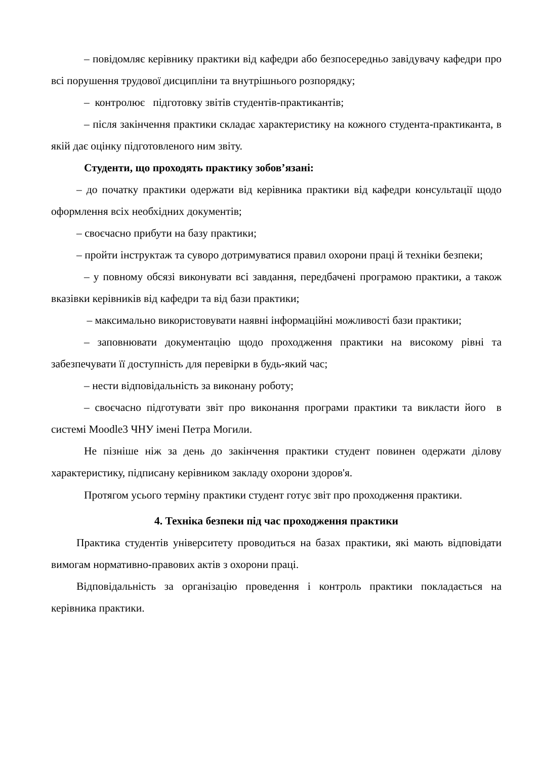– повідомляє керівнику практики від кафедри або безпосередньо завідувачу кафедри про всі порушення трудової дисципліни та внутрішнього розпорядку;
– контролює підготовку звітів студентів-практикантів;
– після закінчення практики складає характеристику на кожного студента-практиканта, в якій дає оцінку підготовленого ним звіту.
Студенти, що проходять практику зобов’язані:
– до початку практики одержати від керівника практики від кафедри консультації щодо оформлення всіх необхідних документів;
– своєчасно прибути на базу практики;
– пройти інструктаж та суворо дотримуватися правил охорони праці й техніки безпеки;
– у повному обсязі виконувати всі завдання, передбачені програмою практики, а також вказівки керівників від кафедри та від бази практики;
– максимально використовувати наявні інформаційні можливості бази практики;
– заповнювати документацію щодо проходження практики на високому рівні та забезпечувати її доступність для перевірки в будь-який час;
– нести відповідальність за виконану роботу;
– своєчасно підготувати звіт про виконання програми практики та викласти його в системі Moodle3 ЧНУ імені Петра Могили.
Не пізніше ніж за день до закінчення практики студент повинен одержати ділову характеристику, підписану керівником закладу охорони здоров'я.
Протягом усього терміну практики студент готує звіт про проходження практики.
4. Техніка безпеки під час проходження практики
Практика студентів університету проводиться на базах практики, які мають відповідати вимогам нормативно-правових актів з охорони праці.
Відповідальність за організацію проведення і контроль практики покладається на керівника практики.